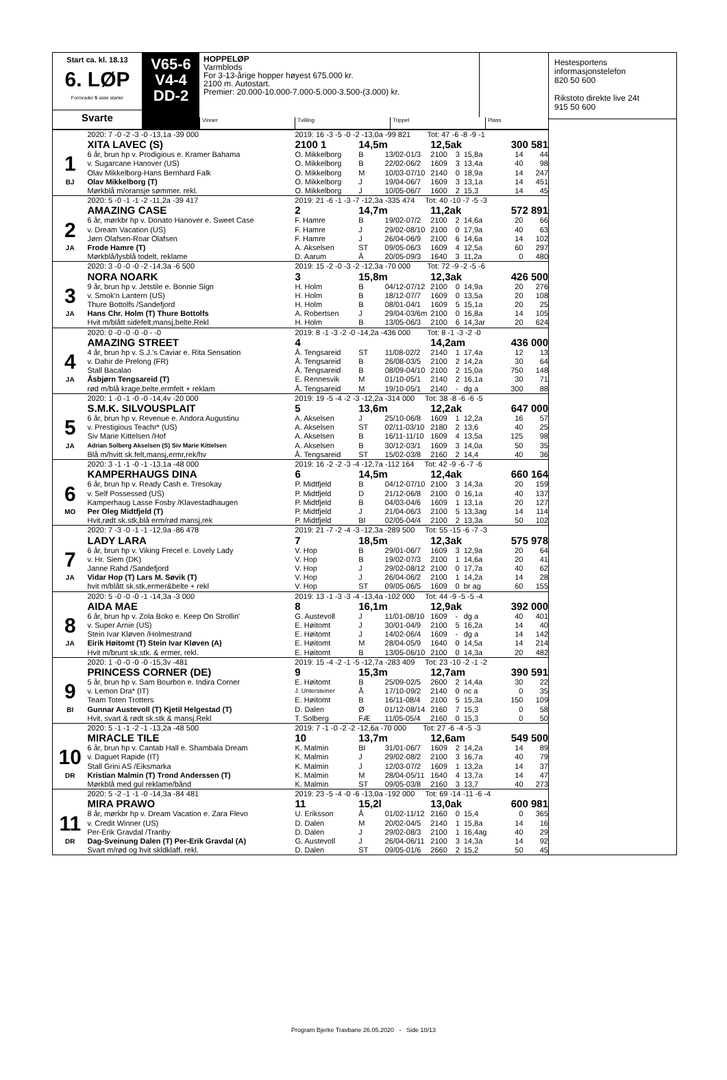Start ca. kl. 18.13
6. LØP
Formrader 5 siste starter
Svarte
V65-6
V4-4
DD-2
HOPPELØP
Varmblods
For 3-13-årige hopper høyest 675.000 kr.
2100 m. Autostart.
Premier: 20.000-10.000-7.000-5.000-3.500-(3.000) kr.
Vinner Tvilling Trippel Plass
| | 2020: 7 -0 -2 -3 -0 -13,1a -39 000 | 2019: 16 -3 -5 -0 -2 -13,0a -99 821 Tot: 47 -6 -8 -9 -1 | | | | | | | |
| | XITA LAVEC (S) | 2100 1 | 14,5m | | 12,5ak | | | 300 581 | |
| 1 | 6 år, brun hp v. Prodigious e. Kramer Bahama | O. Mikkelborg | B | 13/02-01/3 | 2100 | 3 | 15,8a | 14 | 44 |
| | v. Sugarcane Hanover (US) | O. Mikkelborg | B | 22/02-06/2 | 1609 | 3 | 13,4a | 40 | 98 |
| | Olav Mikkelborg-Hans Bernhard Falk | O. Mikkelborg | M | 10/03-07/10 | 2140 | 0 | 18,9a | 14 | 247 |
| BJ | Olav Mikkelborg (T) | O. Mikkelborg | J | 19/04-06/7 | 1609 | 3 | 13,1a | 14 | 451 |
| | Mørkblå m/oransje sømmer. rekl. | O. Mikkelborg | J | 10/05-06/7 | 1600 | 2 | 15,3 | 14 | 45 |
| | 2020: 5 -0 -1 -1 -2 -11,2a -39 417 | 2019: 21 -6 -1 -3 -7 -12,3a -335 474 Tot: 40 -10 -7 -5 -3 | | | | | | | |
| | AMAZING CASE | 2 | 14,7m | | 11,2ak | | | 572 891 | |
| 2 | 6 år, mørkbr hp v. Donato Hanover e. Sweet Case | F. Hamre | B | 19/02-07/2 | 2100 | 2 | 14,6a | 20 | 66 |
| | v. Dream Vacation (US) | F. Hamre | J | 29/02-08/10 | 2100 | 0 | 17,9a | 40 | 63 |
| | Jørn Olafsen-Roar Olafsen | F. Hamre | J | 26/04-06/9 | 2100 | 6 | 14,6a | 14 | 102 |
| JA | Frode Hamre (T) | A. Akselsen | ST | 09/05-06/3 | 1609 | 4 | 12,5a | 60 | 297 |
| | Mørkblå/lysblå todelt, reklame | D. Aarum | Å | 20/05-09/3 | 1640 | 3 | 11,2a | 0 | 480 |
| | 2020: 3 -0 -0 -0 -2 -14,3a -6 500 | 2019: 15 -2 -0 -3 -2 -12,3a -70 000 Tot: 72 -9 -2 -5 -6 | | | | | | | |
| | NORA NOARK | 3 | 15,8m | | 12,3ak | | | 426 500 | |
| 3 | 9 år, brun hp v. Jetstile e. Bonnie Sign | H. Holm | B | 04/12-07/12 | 2100 | 0 | 14,9a | 20 | 276 |
| | v. Smok'n Lantern (US) | H. Holm | B | 18/12-07/7 | 1609 | 0 | 13,5a | 20 | 108 |
| | Thure Bottolfs /Sandefjord | H. Holm | B | 08/01-04/1 | 1609 | 5 | 15,1a | 20 | 25 |
| JA | Hans Chr. Holm (T) Thure Bottolfs | A. Robertsen | J | 29/04-03/6m | 2100 | 0 | 16,8a | 14 | 105 |
| | Hvit m/blått sidefelt,mansj,belte.Rekl | H. Holm | B | 13/05-06/3 | 2100 | 6 | 14,3ar | 20 | 624 |
| | 2020: 0 -0 -0 -0 -0 - -0 | 2019: 8 -1 -3 -2 -0 -14,2a -436 000 Tot: 8 -1 -3 -2 -0 | | | | | | | |
| | AMAZING STREET | 4 | | | 14,2am | | | 436 000 | |
| 4 | 4 år, brun hp v. S.J.'s Caviar e. Rita Sensation | Å. Tengsareid | ST | 11/08-02/2 | 2140 | 1 | 17,4a | 12 | 13 |
| | v. Dahir de Prelong (FR) | Å. Tengsareid | B | 26/08-03/5 | 2100 | 2 | 14,2a | 30 | 64 |
| | Stall Bacalao | Å. Tengsareid | B | 08/09-04/10 | 2100 | 2 | 15,0a | 750 | 148 |
| JA | Åsbjørn Tengsareid (T) | E. Rennesvik | M | 01/10-05/1 | 2140 | 2 | 16,1a | 30 | 71 |
| | rød m/blå krage,belte,ermfelt + reklam | Å. Tengsareid | M | 19/10-05/1 | 2140 | - | dg a | 300 | 88 |
| | 2020: 1 -0 -1 -0 -0 -14,4v -20 000 | 2019: 19 -5 -4 -2 -3 -12,2a -314 000 Tot: 38 -8 -6 -6 -5 | | | | | | | |
| | S.M.K. SILVOUSPLAIT | 5 | 13,6m | | 12,2ak | | | 647 000 | |
| 5 | 6 år, brun hp v. Revenue e. Andora Augustinu | A. Akselsen | J | 25/10-06/8 | 1609 | 1 | 12,2a | 16 | 57 |
| | v. Prestigious Teachr* (US) | A. Akselsen | ST | 02/11-03/10 | 2180 | 2 | 13,6 | 40 | 25 |
| | Siv Marie Kittelsen /Hof | A. Akselsen | B | 16/11-11/10 | 1609 | 4 | 13,5a | 125 | 98 |
| JA | Adrian Solberg Akselsen (S) Siv Marie Kittelsen | A. Akselsen | B | 30/12-03/1 | 1609 | 3 | 14,0a | 50 | 35 |
| | Blå m/hvitt sk.felt,mansj,ermr,rek/hv | Å. Tengsareid | ST | 15/02-03/8 | 2160 | 2 | 14,4 | 40 | 36 |
| | 2020: 3 -1 -1 -0 -1 -13,1a -48 000 | 2019: 16 -2 -2 -3 -4 -12,7a -112 164 Tot: 42 -9 -6 -7 -6 | | | | | | | |
| | KAMPERHAUGS DINA | 6 | 14,5m | | 12,4ak | | | 660 164 | |
| 6 | 6 år, brun hp v. Ready Cash e. Tresokay | P. Midtfjeld | B | 04/12-07/10 | 2100 | 3 | 14,3a | 20 | 159 |
| | v. Self Possessed (US) | P. Midtfjeld | D | 21/12-06/8 | 2100 | 0 | 16,1a | 40 | 137 |
| | Kamperhaug Lasse Fosby /Klavestadhaugen | P. Midtfjeld | B | 04/03-04/6 | 1609 | 1 | 13,1a | 20 | 127 |
| MO | Per Oleg Midtfjeld (T) | P. Midtfjeld | J | 21/04-06/3 | 2100 | 5 | 13,3ag | 14 | 114 |
| | Hvit,rødt sk.stk,blå erm/rød mansj,rek | P. Midtfjeld | BI | 02/05-04/4 | 2100 | 2 | 13,3a | 50 | 102 |
| | 2020: 7 -3 -0 -1 -1 -12,9a -86 478 | 2019: 21 -7 -2 -4 -3 -12,3a -289 500 Tot: 55 -15 -6 -7 -3 | | | | | | | |
| | LADY LARA | 7 | 18,5m | | 12,3ak | | | 575 978 | |
| 7 | 6 år, brun hp v. Viking Frecel e. Lovely Lady | V. Hop | B | 29/01-06/7 | 1609 | 3 | 12,9a | 20 | 64 |
| | v. Hr. Siem (DK) | V. Hop | B | 19/02-07/3 | 2100 | 1 | 14,6a | 20 | 41 |
| | Janne Rahd /Sandefjord | V. Hop | J | 29/02-08/12 | 2100 | 0 | 17,7a | 40 | 62 |
| JA | Vidar Hop (T) Lars M. Søvik (T) | V. Hop | J | 26/04-06/2 | 2100 | 1 | 14,2a | 14 | 28 |
| | hvit m/blått sk.stk,ermer&belte + rekl | V. Hop | ST | 09/05-06/5 | 1609 | 0 | br ag | 60 | 155 |
| | 2020: 5 -0 -0 -0 -1 -14,3a -3 000 | 2019: 13 -1 -3 -3 -4 -13,4a -102 000 Tot: 44 -9 -5 -5 -4 | | | | | | | |
| | AIDA MAE | 8 | 16,1m | | 12,9ak | | | 392 000 | |
| 8 | 6 år, brun hp v. Zola Boko e. Keep On Strollin' | G. Austevoll | J | 11/01-08/10 | 1609 | - | dg a | 40 | 401 |
| | v. Super Arnie (US) | E. Høitomt | J | 30/01-04/9 | 2100 | 5 | 16,2a | 14 | 40 |
| | Stein Ivar Kløven /Holmestrand | E. Høitomt | J | 14/02-06/4 | 1609 | - | dg a | 14 | 142 |
| JA | Eirik Høitomt (T) Stein Ivar Kløven (A) | E. Høitomt | M | 28/04-05/9 | 1640 | 0 | 14,5a | 14 | 214 |
| | Hvit m/brunt sk.stk. & ermer, rekl. | E. Høitomt | B | 13/05-06/10 | 2100 | 0 | 14,3a | 20 | 482 |
| | 2020: 1 -0 -0 -0 -0 -15,3v -481 | 2019: 15 -4 -2 -1 -5 -12,7a -283 409 Tot: 23 -10 -2 -1 -2 | | | | | | | |
| | PRINCESS CORNER (DE) | 9 | 15,3m | | 12,7am | | | 390 591 | |
| 9 | 5 år, brun hp v. Sam Bourbon e. Indira Corner | E. Høitomt | B | 25/09-02/5 | 2600 | 2 | 14,4a | 30 | 22 |
| | v. Lemon Dra* (IT) | J. Untersteiner | Å | 17/10-09/2 | 2140 | 0 | nc a | 0 | 35 |
| | Team Toten Trotters | E. Høitomt | B | 16/11-08/4 | 2100 | 5 | 15,3a | 150 | 109 |
| BI | Gunnar Austevoll (T) Kjetil Helgestad (T) | D. Dalen | Ø | 01/12-08/14 | 2160 | 7 | 15,3 | 0 | 58 |
| | Hvit, svart & rødt sk.stk & mansj.Rekl | T. Solberg | FÆ | 11/05-05/4 | 2160 | 0 | 15,3 | 0 | 50 |
| | 2020: 5 -1 -1 -2 -1 -13,2a -48 500 | 2019: 7 -1 -0 -2 -2 -12,6a -70 000 Tot: 27 -6 -4 -5 -3 | | | | | | | |
| | MIRACLE TILE | 10 | 13,7m | | 12,6am | | | 549 500 | |
| 10 | 6 år, brun hp v. Cantab Hall e. Shambala Dream | K. Malmin | BI | 31/01-06/7 | 1609 | 2 | 14,2a | 14 | 89 |
| | v. Daguet Rapide (IT) | K. Malmin | J | 29/02-08/2 | 2100 | 3 | 16,7a | 40 | 79 |
| | Stall Grini AS /Eiksmarka | K. Malmin | J | 12/03-07/2 | 1609 | 1 | 13,2a | 14 | 37 |
| DR | Kristian Malmin (T) Trond Anderssen (T) | K. Malmin | M | 28/04-05/11 | 1640 | 4 | 13,7a | 14 | 47 |
| | Mørkblå med gul reklame/bånd | K. Malmin | ST | 09/05-03/8 | 2160 | 3 | 13,7 | 40 | 273 |
| | 2020: 5 -2 -1 -1 -0 -14,3a -84 481 | 2019: 23 -5 -4 -0 -6 -13,0a -192 000 Tot: 69 -14 -11 -6 -4 | | | | | | | |
| | MIRA PRAWO | 11 | 15,2l | | 13,0ak | | | 600 981 | |
| 11 | 8 år, mørkbr hp v. Dream Vacation e. Zara Flevo | U. Eriksson | Å | 01/02-11/12 | 2160 | 0 | 15,4 | 0 | 365 |
| | v. Credit Winner (US) | D. Dalen | M | 20/02-04/5 | 2140 | 1 | 15,8a | 14 | 16 |
| | Per-Erik Gravdal /Tranby | D. Dalen | J | 29/02-08/3 | 2100 | 1 | 16,4ag | 40 | 29 |
| DR | Dag-Sveinung Dalen (T) Per-Erik Gravdal (A) | G. Austevoll | J | 26/04-06/11 | 2100 | 3 | 14,3a | 14 | 92 |
| | Svart m/rød og hvit skldklaff. rekl. | D. Dalen | ST | 09/05-01/6 | 2660 | 2 | 15,2 | 50 | 45 |
Hestesportens
informasjonstelefon
820 50 600
Rikstoto direkte live 24t
915 50 600
Program Bjerke Travbane 26.05.2020 - Side 10/13